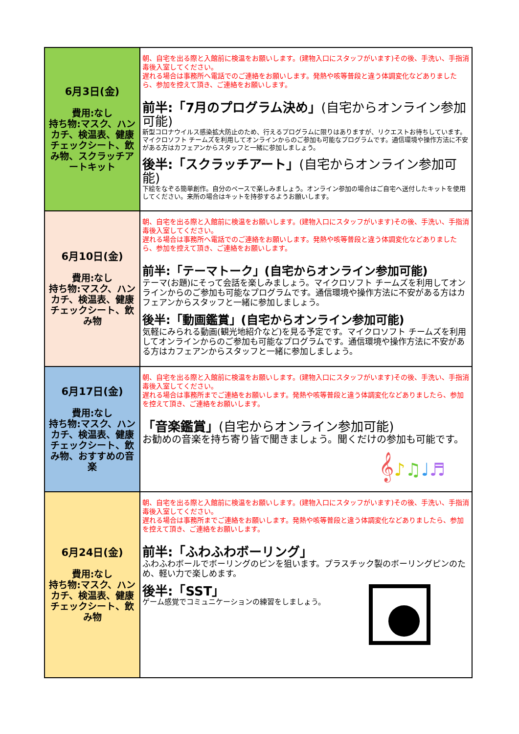| 6月3日(金) 費用:なし 持ち物:マスク、ハンカチ、検温表、健康チェックシート、飲み物、スクラッチアートキット | 朝、自宅を出る際と入館前に検温をお願いします。(建物入口にスタッフがいます)その後、手洗い、手指消毒後入室してください。 遅れる場合は事務所へ電話でのご連絡をお願いします。発熱や咳等普段と違う体調変化などありましたら、参加を控えて頂き、ご連絡をお願いします。 前半:「7月のプログラム決め」 (自宅からオンライン参加可能) 新型コロナウイルス感染拡大防止のため、行えるプログラムに限りはありますが、リクエストお待ちしています。マイクロソフト チームズを利用してオンラインからのご参加も可能なプログラムです。通信環境や操作方法に不安がある方はカフェアンからスタッフと一緒に参加しましょう。 後半:「スクラッチアート」 (自宅からオンライン参加可能) 下絵をなぞる簡単創作。自分のペースで楽しみましょう。オンライン参加の場合はご自宅へ送付したキットを使用してください。来所の場合はキットを持参するようお願いします。 |
| 6月10日(金) 費用:なし 持ち物:マスク、ハンカチ、検温表、健康チェックシート、飲み物 | 朝、自宅を出る際と入館前に検温をお願いします。(建物入口にスタッフがいます)その後、手洗い、手指消毒後入室してください。 遅れる場合は事務所へ電話でのご連絡をお願いします。発熱や咳等普段と違う体調変化などありましたら、参加を控えて頂き、ご連絡をお願いします。 前半:「テーマトーク」(自宅からオンライン参加可能) テーマ(お題)にそって会話を楽しみましょう。マイクロソフト チームズを利用してオンラインからのご参加も可能なプログラムです。通信環境や操作方法に不安がある方はカフェアンからスタッフと一緒に参加しましょう。 後半:「動画鑑賞」(自宅からオンライン参加可能) 気軽にみられる動画(観光地紹介など)を見る予定です。マイクロソフト チームズを利用してオンラインからのご参加も可能なプログラムです。通信環境や操作方法に不安がある方はカフェアンからスタッフと一緒に参加しましょう。 |
| 6月17日(金) 費用:なし 持ち物:マスク、ハンカチ、検温表、健康チェックシート、飲み物、おすすめの音楽 | 朝、自宅を出る際と入館前に検温をお願いします。(建物入口にスタッフがいます)その後、手洗い、手指消毒後入室してください。 遅れる場合は事務所までご連絡をお願いします。発熱や咳等普段と違う体調変化などありましたら、参加を控えて頂き、ご連絡をお願いします。 「音楽鑑賞」 (自宅からオンライン参加可能) お勧めの音楽を持ち寄り皆で聞きましょう。聞くだけの参加も可能です。 𝄞 ♪ ♫ ♩ ♬ |
| 6月24日(金) 費用:なし 持ち物:マスク、ハンカチ、検温表、健康チェックシート、飲み物 | 朝、自宅を出る際と入館前に検温をお願いします。(建物入口にスタッフがいます)その後、手洗い、手指消毒後入室してください。 遅れる場合は事務所までご連絡をお願いします。発熱や咳等普段と違う体調変化などありましたら、参加を控えて頂き、ご連絡をお願いします。 前半:「ふわふわボーリング」 ふわふわボールでボーリングのピンを狙います。プラスチック製のボーリングピンのため、軽い力で楽しめます。 後半:「SST」 ゲーム感覚でコミュニケーションの練習をしましょう。 |